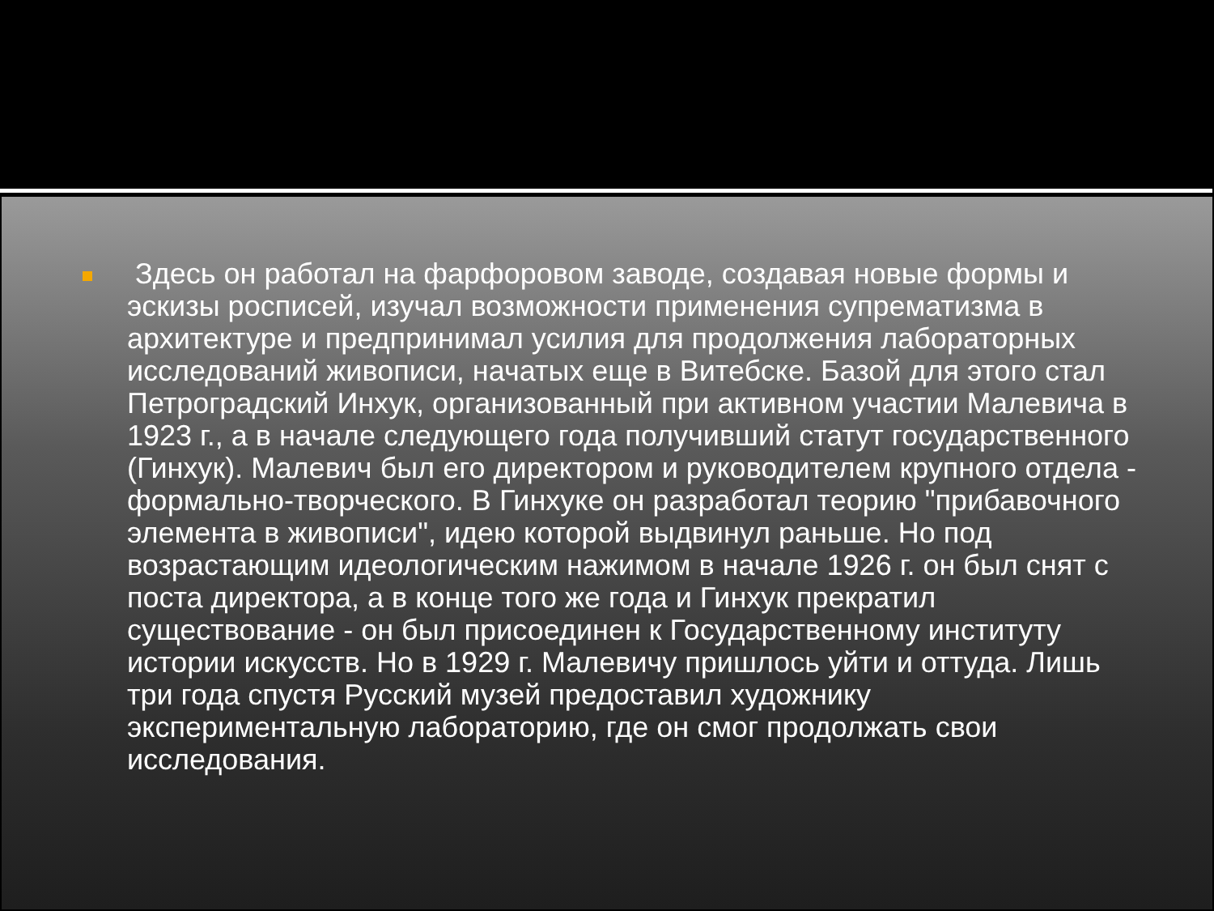Здесь он работал на фарфоровом заводе, создавая новые формы и эскизы росписей, изучал возможности применения супрематизма в архитектуре и предпринимал усилия для продолжения лабораторных исследований живописи, начатых еще в Витебске. Базой для этого стал Петроградский Инхук, организованный при активном участии Малевича в 1923 г., а в начале следующего года получивший статут государственного (Гинхук). Малевич был его директором и руководителем крупного отдела - формально-творческого. В Гинхуке он разработал теорию "прибавочного элемента в живописи", идею которой выдвинул раньше. Но под возрастающим идеологическим нажимом в начале 1926 г. он был снят с поста директора, а в конце того же года и Гинхук прекратил существование - он был присоединен к Государственному институту истории искусств. Но в 1929 г. Малевичу пришлось уйти и оттуда. Лишь три года спустя Русский музей предоставил художнику экспериментальную лабораторию, где он смог продолжать свои исследования.